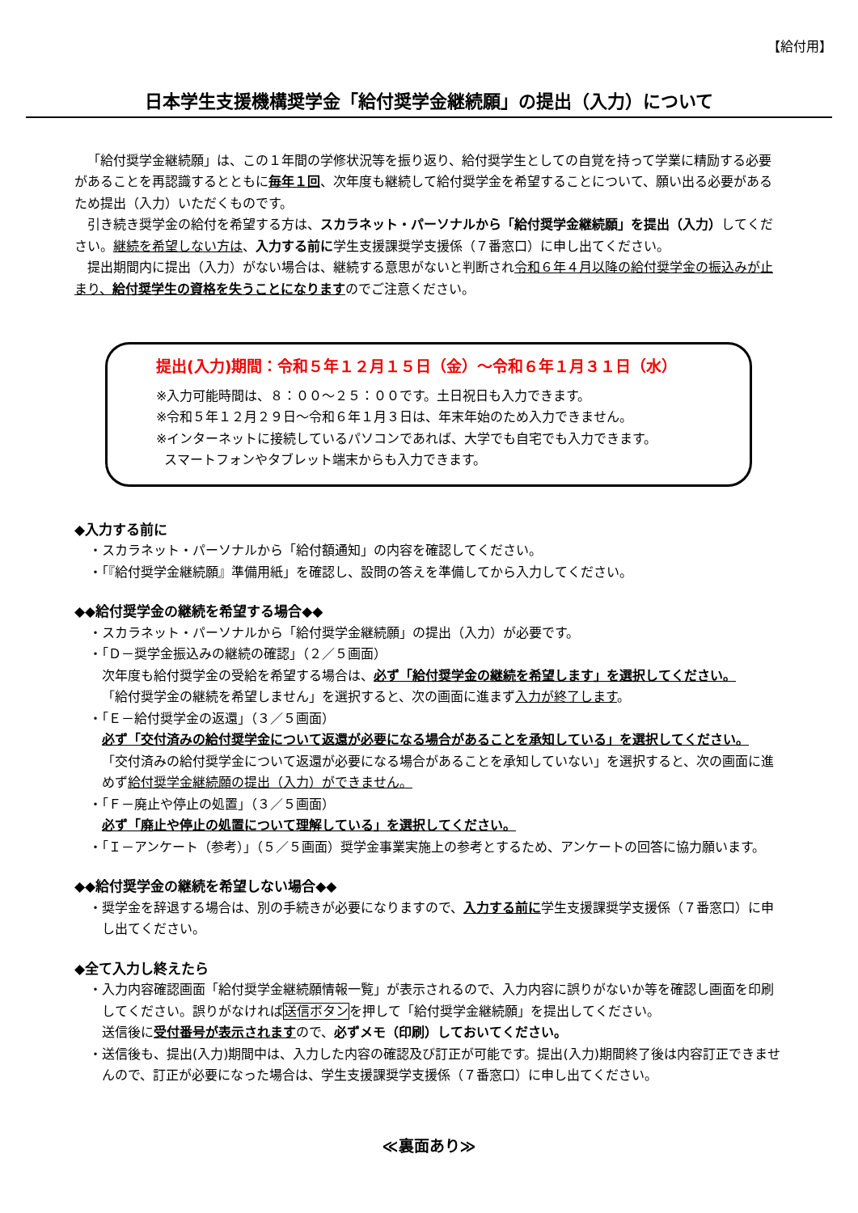【給付用】
日本学生支援機構奨学金「給付奨学金継続願」の提出（入力）について
「給付奨学金継続願」は、この１年間の学修状況等を振り返り、給付奨学生としての自覚を持って学業に精励する必要があることを再認識するとともに毎年１回、次年度も継続して給付奨学金を希望することについて、願い出る必要があるため提出（入力）いただくものです。
引き続き奨学金の給付を希望する方は、スカラネット・パーソナルから「給付奨学金継続願」を提出（入力）してください。継続を希望しない方は、入力する前に学生支援課奨学支援係（７番窓口）に申し出てください。
提出期間内に提出（入力）がない場合は、継続する意思がないと判断され令和６年４月以降の給付奨学金の振込みが止まり、給付奨学生の資格を失うことになりますのでご注意ください。
提出(入力)期間：令和５年１２月１５日（金）～令和６年１月３１日（水）
※入力可能時間は、８：００～２５：００です。土日祝日も入力できます。
※令和５年１２月２９日～令和６年１月３日は、年末年始のため入力できません。
※インターネットに接続しているパソコンであれば、大学でも自宅でも入力できます。
スマートフォンやタブレット端末からも入力できます。
◆入力する前に
・スカラネット・パーソナルから「給付額通知」の内容を確認してください。
・「『給付奨学金継続願』準備用紙」を確認し、設問の答えを準備してから入力してください。
◆◆給付奨学金の継続を希望する場合◆◆
・スカラネット・パーソナルから「給付奨学金継続願」の提出（入力）が必要です。
・「Ｄ－奨学金振込みの継続の確認」（２／５画面）
次年度も給付奨学金の受給を希望する場合は、必ず「給付奨学金の継続を希望します」を選択してください。
「給付奨学金の継続を希望しません」を選択すると、次の画面に進まず入力が終了します。
・「Ｅ－給付奨学金の返還」（３／５画面）
必ず「交付済みの給付奨学金について返還が必要になる場合があることを承知している」を選択してください。
「交付済みの給付奨学金について返還が必要になる場合があることを承知していない」を選択すると、次の画面に進めず給付奨学金継続願の提出（入力）ができません。
・「Ｆ－廃止や停止の処置」（３／５画面）
必ず「廃止や停止の処置について理解している」を選択してください。
・「Ｉ－アンケート（参考）」（５／５画面）奨学金事業実施上の参考とするため、アンケートの回答に協力願います。
◆◆給付奨学金の継続を希望しない場合◆◆
・奨学金を辞退する場合は、別の手続きが必要になりますので、入力する前に学生支援課奨学支援係（７番窓口）に申し出てください。
◆全て入力し終えたら
・入力内容確認画面「給付奨学金継続願情報一覧」が表示されるので、入力内容に誤りがないか等を確認し画面を印刷してください。誤りがなければ送信ボタンを押して「給付奨学金継続願」を提出してください。
送信後に受付番号が表示されますので、必ずメモ（印刷）しておいてください。
・送信後も、提出(入力)期間中は、入力した内容の確認及び訂正が可能です。提出(入力)期間終了後は内容訂正できませんので、訂正が必要になった場合は、学生支援課奨学支援係（７番窓口）に申し出てください。
≪裏面あり≫